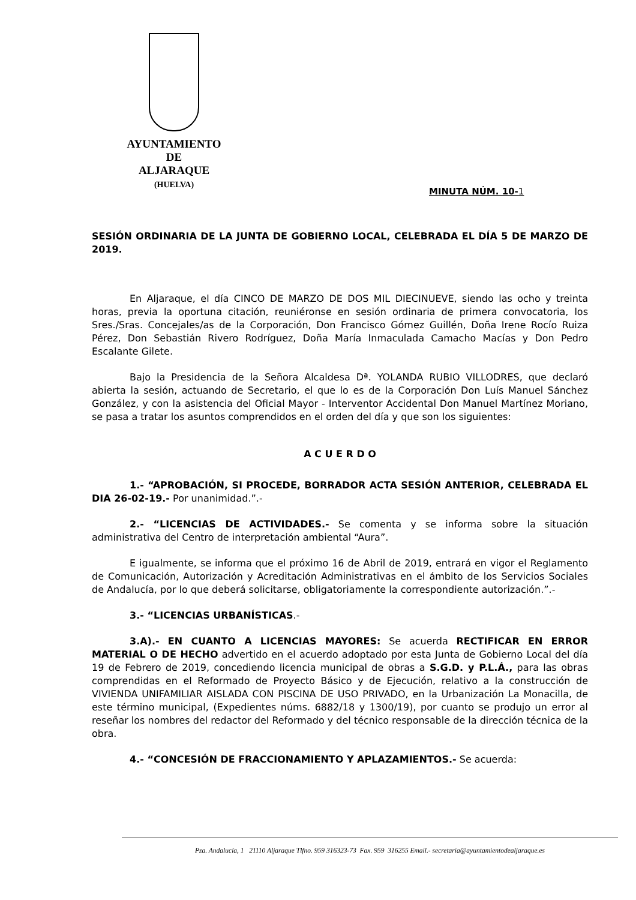AYUNTAMIENTO
DE
ALJARAQUE
(HUELVA)
MINUTA NÚM. 10-1
SESIÓN ORDINARIA DE LA JUNTA DE GOBIERNO LOCAL, CELEBRADA EL DÍA 5 DE MARZO DE 2019.
En Aljaraque, el día CINCO DE MARZO DE DOS MIL DIECINUEVE, siendo las ocho y treinta horas, previa la oportuna citación, reuniéronse en sesión ordinaria de primera convocatoria, los Sres./Sras. Concejales/as de la Corporación, Don Francisco Gómez Guillén, Doña Irene Rocío Ruiza Pérez, Don Sebastián Rivero Rodríguez, Doña María Inmaculada Camacho Macías y Don Pedro Escalante Gilete.
Bajo la Presidencia de la Señora Alcaldesa Dª. YOLANDA RUBIO VILLODRES, que declaró abierta la sesión, actuando de Secretario, el que lo es de la Corporación Don Luís Manuel Sánchez González, y con la asistencia del Oficial Mayor - Interventor Accidental Don Manuel Martínez Moriano, se pasa a tratar los asuntos comprendidos en el orden del día y que son los siguientes:
A C U E R D O
1.- “APROBACIÓN, SI PROCEDE, BORRADOR ACTA SESIÓN ANTERIOR, CELEBRADA EL DIA 26-02-19.- Por unanimidad.”.-
2.- “LICENCIAS DE ACTIVIDADES.- Se comenta y se informa sobre la situación administrativa del Centro de interpretación ambiental “Aura”.
E igualmente, se informa que el próximo 16 de Abril de 2019, entrará en vigor el Reglamento de Comunicación, Autorización y Acreditación Administrativas en el ámbito de los Servicios Sociales de Andalucía, por lo que deberá solicitarse, obligatoriamente la correspondiente autorización.”.-
3.- “LICENCIAS URBANÍSTICAS.-
3.A).- EN CUANTO A LICENCIAS MAYORES: Se acuerda RECTIFICAR EN ERROR MATERIAL O DE HECHO advertido en el acuerdo adoptado por esta Junta de Gobierno Local del día 19 de Febrero de 2019, concediendo licencia municipal de obras a S.G.D. y P.L.Á., para las obras comprendidas en el Reformado de Proyecto Básico y de Ejecución, relativo a la construcción de VIVIENDA UNIFAMILIAR AISLADA CON PISCINA DE USO PRIVADO, en la Urbanización La Monacilla, de este término municipal, (Expedientes núms. 6882/18 y 1300/19), por cuanto se produjo un error al reseñar los nombres del redactor del Reformado y del técnico responsable de la dirección técnica de la obra.
4.- “CONCESIÓN DE FRACCIONAMIENTO Y APLAZAMIENTOS.- Se acuerda:
Pza. Andalucía, 1 21110 Aljaraque Tlfno. 959 316323-73 Fax. 959 316255 Email.- secretaria@ayuntamientodealjaraque.es